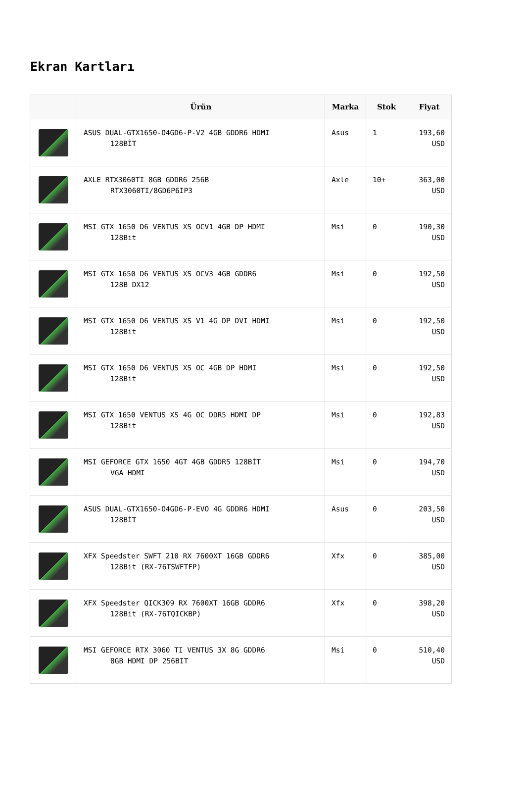Ekran Kartları
| | Ürün | Marka | Stok | Fiyat |
| --- | --- | --- | --- | --- |
| | ASUS DUAL-GTX1650-O4GD6-P-V2 4GB GDDR6 HDMI 128BİT | Asus | 1 | 193,60 USD |
| | AXLE RTX3060TI 8GB GDDR6 256B RTX3060TI/8GD6P6IP3 | Axle | 10+ | 363,00 USD |
| | MSI GTX 1650 D6 VENTUS XS OCV1 4GB DP HDMI 128Bit | Msi | 0 | 190,30 USD |
| | MSI GTX 1650 D6 VENTUS XS OCV3 4GB GDDR6 128B DX12 | Msi | 0 | 192,50 USD |
| | MSI GTX 1650 D6 VENTUS XS V1 4G DP DVI HDMI 128Bit | Msi | 0 | 192,50 USD |
| | MSI GTX 1650 D6 VENTUS XS OC 4GB DP HDMI 128Bit | Msi | 0 | 192,50 USD |
| | MSI GTX 1650 VENTUS XS 4G OC DDR5 HDMI DP 128Bit | Msi | 0 | 192,83 USD |
| | MSI GEFORCE GTX 1650 4GT 4GB GDDR5 128BİT VGA HDMI | Msi | 0 | 194,70 USD |
| | ASUS DUAL-GTX1650-O4GD6-P-EVO 4G GDDR6 HDMI 128BİT | Asus | 0 | 203,50 USD |
| | XFX Speedster SWFT 210 RX 7600XT 16GB GDDR6 128Bit (RX-76TSWFTFP) | Xfx | 0 | 385,00 USD |
| | XFX Speedster QICK309 RX 7600XT 16GB GDDR6 128Bit (RX-76TQICKBP) | Xfx | 0 | 398,20 USD |
| | MSI GEFORCE RTX 3060 TI VENTUS 3X 8G GDDR6 8GB HDMI DP 256BIT | Msi | 0 | 510,40 USD |